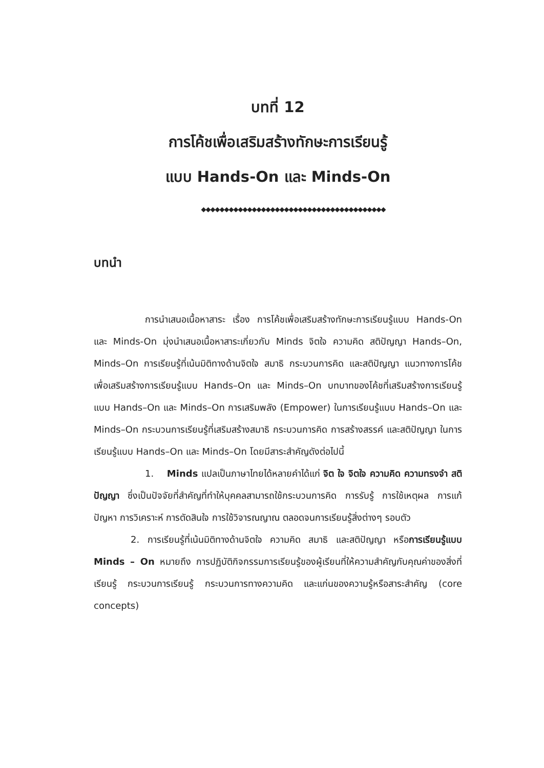บทที่ 12
การโค้ชเพื่อเสริมสร้างทักษะการเรียนรู้
แบบ Hands-On และ Minds-On
◆◆◆◆◆◆◆◆◆◆◆◆◆◆◆◆◆◆◆◆◆◆◆◆◆◆◆◆◆◆◆◆◆◆◆◆◆◆◆◆
บทนำ
การนำเสนอเนื้อหาสาระ เรื่อง การโค้ชเพื่อเสริมสร้างทักษะการเรียนรู้แบบ Hands-On และ Minds-On มุ่งนำเสนอเนื้อหาสาระเกี่ยวกับ Minds จิตใจ ความคิด สติปัญญา Hands–On, Minds–On การเรียนรู้ที่เน้นมิติทางด้านจิตใจ สมาธิ กระบวนการคิด และสติปัญญา แนวทางการโค้ชเพื่อเสริมสร้างการเรียนรู้แบบ Hands–On และ Minds–On บทบาทของโค้ชที่เสริมสร้างการเรียนรู้แบบ Hands–On และ Minds–On การเสริมพลัง (Empower) ในการเรียนรู้แบบ Hands–On และ Minds–On กระบวนการเรียนรู้ที่เสริมสร้างสมาธิ กระบวนการคิด การสร้างสรรค์ และสติปัญญา ในการเรียนรู้แบบ Hands–On และ Minds–On โดยมีสาระสำคัญดังต่อไปนี้
1. Minds แปลเป็นภาษาไทยได้หลายคำได้แก่ จิต ใจ จิตใจ ความคิด ความทรงจำ สติปัญญา ซึ่งเป็นปัจจัยที่สำคัญที่ทำให้บุคคลสามารถใช้กระบวนการคิด การรับรู้ การใช้เหตุผล การแก้ปัญหา การวิเคราะห์ การตัดสินใจ การใช้วิจารณญาณ ตลอดจนการเรียนรู้สิ่งต่างๆ รอบตัว
2. การเรียนรู้ที่เน้นมิติทางด้านจิตใจ ความคิด สมาธิ และสติปัญญา หรือการเรียนรู้แบบ Minds – On หมายถึง การปฏิบัติกิจกรรมการเรียนรู้ของผู้เรียนที่ให้ความสำคัญกับคุณค่าของสิ่งที่เรียนรู้ กระบวนการเรียนรู้ กระบวนการทางความคิด และแก่นของความรู้หรือสาระสำคัญ (core concepts)